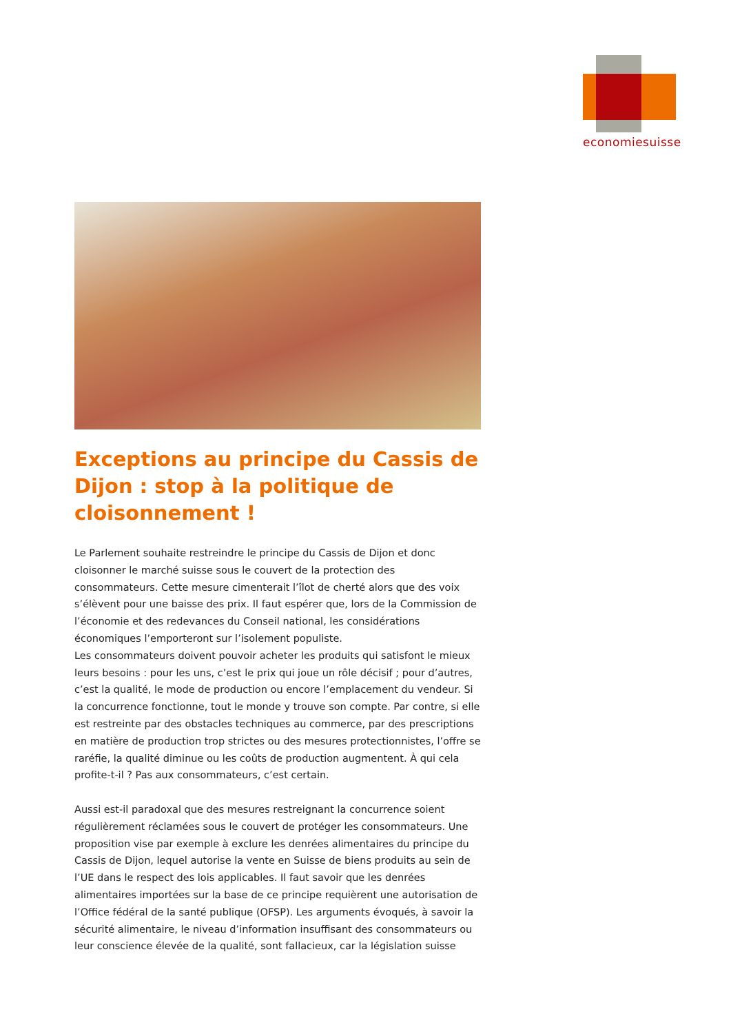economiesuisse
Exceptions au principe du Cassis de Dijon : stop à la politique de cloisonnement !
Le Parlement souhaite restreindre le principe du Cassis de Dijon et donc cloisonner le marché suisse sous le couvert de la protection des consommateurs. Cette mesure cimenterait l’îlot de cherté alors que des voix s’élèvent pour une baisse des prix. Il faut espérer que, lors de la Commission de l’économie et des redevances du Conseil national, les considérations économiques l’emporteront sur l’isolement populiste.
Les consommateurs doivent pouvoir acheter les produits qui satisfont le mieux leurs besoins : pour les uns, c’est le prix qui joue un rôle décisif ; pour d’autres, c’est la qualité, le mode de production ou encore l’emplacement du vendeur. Si la concurrence fonctionne, tout le monde y trouve son compte. Par contre, si elle est restreinte par des obstacles techniques au commerce, par des prescriptions en matière de production trop strictes ou des mesures protectionnistes, l’offre se raréfie, la qualité diminue ou les coûts de production augmentent. À qui cela profite-t-il ? Pas aux consommateurs, c’est certain.
Aussi est-il paradoxal que des mesures restreignant la concurrence soient régulièrement réclamées sous le couvert de protéger les consommateurs. Une proposition vise par exemple à exclure les denrées alimentaires du principe du Cassis de Dijon, lequel autorise la vente en Suisse de biens produits au sein de l’UE dans le respect des lois applicables. Il faut savoir que les denrées alimentaires importées sur la base de ce principe requièrent une autorisation de l’Office fédéral de la santé publique (OFSP). Les arguments évoqués, à savoir la sécurité alimentaire, le niveau d’information insuffisant des consommateurs ou leur conscience élevée de la qualité, sont fallacieux, car la législation suisse